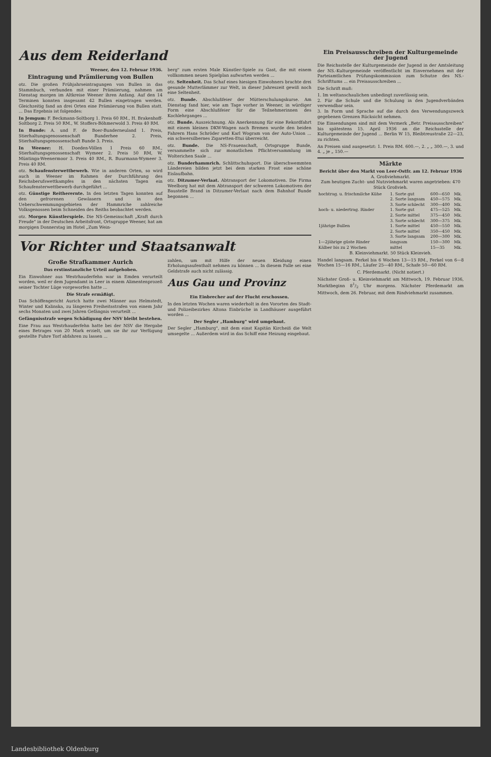Aus dem Reiderland
Weener, den 12. Februar 1936.
Eintragung und Prämiierung von Bullen
otz. Die großen Frühjahrseintragungen von Bullen in das Stammbuch, verbunden mit einer Prämiierung, nahmen am Dienstag morgen im Altkreise Weener ihren Anfang. Auf den 14 Terminen konnten insgesamt 42 Bullen eingetragen werden. Gleichzeitig fand an drei Orten eine Prämiierung von Bullen statt. ... Das Ergebnis ist folgendes:
In Jemgum: F. Beckmann-Soltborg 1. Preis 60 RM., H. Brakenhoff-Soltborg 2. Preis 50 RM., W. Stoffers-Böhmerwold 3. Preis 40 RM.
In Bunde: A. und F. de Boer-Bunderneuland 1. Preis, Stierhaltungsgenossenschaft Bunderhee 2. Preis, Stierhaltungsgenossenschaft Bunde 3. Preis.
In Weener: H. Doeden-Völlen 1 Preis 60 RM., Stierhaltungsgenossenschaft Wymeer 2. Preis 50 RM, W. Müntinga-Weenermoor 3. Preis 40 RM., R. Buurmann-Wymeer 3. Preis 40 RM.
otz. Schaufensterwettbewerb. Wie in anderen Orten, so wird auch in Weener im Rahmen der Durchführung des Reichsberufswettkampfes in den nächsten Tagen ein Schaufensterwettbewerb durchgeführt ...
otz. Günstige Reitherernte. In den letzten Tagen konnten auf den gefrorenen Gewässern und in den Ueberschwemmungsgebieten der Hammriche zahlreiche Volksgenossen beim Schneiden des Reiths beobachtet werden.
otz. Morgen Künstlerspiele. Die NS-Gemeinschaft „Kraft durch Freude" in der Deutschen Arbeitsfront, Ortsgruppe Weener, hat am morgigen Donnerstag im Hotel „Zum Wein-
berg" zum ersten Male Künstler-Spiele zu Gast, die mit einem vollkommen neuen Spielplan aufwarten werden ...
otz. Seltenheit. Das Schaf eines hiesigen Einwohners brachte drei gesunde Mutterlämmer zur Welt, in dieser Jahreszeit gewiß noch eine Seltenheit.
otz. Bunde. Abschlußfeier der Mütterschulungskurse. Am Dienstag fand hier, wie am Tage vorher in Weener, in würdiger Form eine Abschlußfeier für die Teilnehmerinnen des Kochlehrganges ...
otz. Bunde. Auszeichnung. Als Anerkennung für eine Rekordfahrt mit einem kleinen DKW-Wagen nach Bremen wurde den beiden Fahrern Hans Schröder und Karl Wogram von der Auto-Union ... ein schwersilbernes Zigaretten-Etui überreicht.
otz. Bunde. Die NS-Frauenschaft, Ortsgruppe Bunde, versammelte sich zur monatlichen Pflichtversammlung im Wolterichen Saale ...
otz. Bunderhammrich. Schlittschuhsport. Die überschwemmten Ländereien bilden jetzt bei dem starken Frost eine schöne Eislaufbahn.
otz. Ditzumer-Verlaat. Abtransport der Lokomotiven. Die Firma Weelborg hat mit dem Abtransport der schweren Lokomotiven der Baustelle Brand in Ditzumer-Verlaat nach dem Bahnhof Bunde begonnen ...
Vor Richter und Staatsanwalt
Große Strafkammer Aurich
Das erstinstanzliche Urteil aufgehoben.
Ein Einwohner aus Westrhauderfehn war in Emden verurteilt worden, weil er dem Jugendamt in Leer in einem Alimentenprozeß seiner Tochter Lüge vorgeworfen hatte ...
Die Strafe ermäßigt.
Das Schöffengericht Aurich hatte zwei Männer aus Helmstedt, Winter und Kalinska, zu längeren Freiheitsstrafen von einem Jahr sechs Monaten und zwei Jahren Gefängnis verurteilt ...
Gefängnisstrafe wegen Schädigung der NSV bleibt bestehen.
Eine Frau aus Westrhauderfehn hatte bei der NSV die Hergabe eines Betrages von 20 Mark erzielt, um sie ihr zur Verfügung gestellte Fuhre Torf abfahren zu lassen ...
zahlen, um mit Hilfe der neuen Kleidung einen Erholungsaufenthalt nehmen zu können ... In diesem Falle sei eine Geldstrafe auch nicht zulässig.
Aus Gau und Provinz
Ein Einbrecher auf der Flucht erschossen.
In den letzten Wochen waren wiederholt in den Vororten des Stadt- und Polizeibezirkes Altona Einbrüche in Landhäuser ausgeführt worden ...
Der Segler „Hamburg" wird umgebaut.
Der Segler „Hamburg", mit dem einst Kapitän Kircheiß die Welt umsegelte ... Außerdem wird in das Schiff eine Heizung eingebaut.
Ein Preisausschreiben der Kulturgemeinde der Jugend
Die Reichsstelle der Kulturgemeinde der Jugend in der Amtsleitung der NS.-Kulturgemeinde veröffentlicht im Einvernehmen mit der Parteiamtlichen Prüfungskommission zum Schutze des NS.-Schrifttums ... ein Preisausschreiben ...
Die Schrift muß:
1. Im weltanschaulichen unbedingt zuverlässig sein.
2. Für die Schule und die Schulung in den Jugendverbänden verwendbar sein.
3. In Form und Sprache auf die durch den Verwendungszweck gegebenen Grenzen Rücksicht nehmen.
Die Einsendungen sind mit dem Vermerk „Betr. Preisausschreiben" bis spätestens 15. April 1936 an die Reichsstelle der Kulturgemeinde der Jugend ... Berlin W 15, Bleibtreustraße 22—23, zu richten.
An Preisen sind ausgesetzt: 1. Preis RM. 600.—, 2. „ „ 300.—, 3. und 4. „ je „ 150.—
Märkte
Bericht über den Markt von Leer-Ostfr. am 12. Februar 1936
A. Großviehmarkt.
Zum heutigen Zucht- und Nutzviehmarkt waren angetrieben: 470 Stück Großvieh.
| hochtrag. u. frischmilche Kühe | 1. Sorte gut | 600—650 | Mk. |
| | 2. Sorte langsam | 450—575 | Mk. |
| | 3. Sorte schlecht | 300—400 | Mk. |
| hoch- u. niedertrag. Rinder | 1. Sorte gut | 475—525 | Mk. |
| | 2. Sorte mittel | 375—450 | Mk. |
| | 3. Sorte schlecht | 300—375 | Mk. |
| 1jährige Bullen | 1. Sorte mittel | 450—550 | Mk. |
| | 2. Sorte mittel | 350—450 | Mk. |
| | 3. Sorte langsam | 200—300 | Mk. |
| 1—2jährige güste Rinder | langsam | 150—300 | Mk. |
| Kälber bis zu 2 Wochen | mittel | 15—35 | Mk. |
B. Kleinviehmarkt. 50 Stück Kleinvieh.
Handel langsam. Ferkel bis 6 Wochen 13—15 RM., Ferkel von 6—8 Wochen 15—16 RM., Läufer 25—40 RM., Schafe 50—60 RM.
C. Pferdemarkt. (Nicht notiert.)
Nächster Groß- u. Kleinviehmarkt am Mittwoch, 19. Februar 1936, Marktbeginn 81/2 Uhr morgens. Nächster Pferdemarkt am Mittwoch, dem 26. Februar, mit dem Rindviehmarkt zusammen.
Landesbibliothek Oldenburg